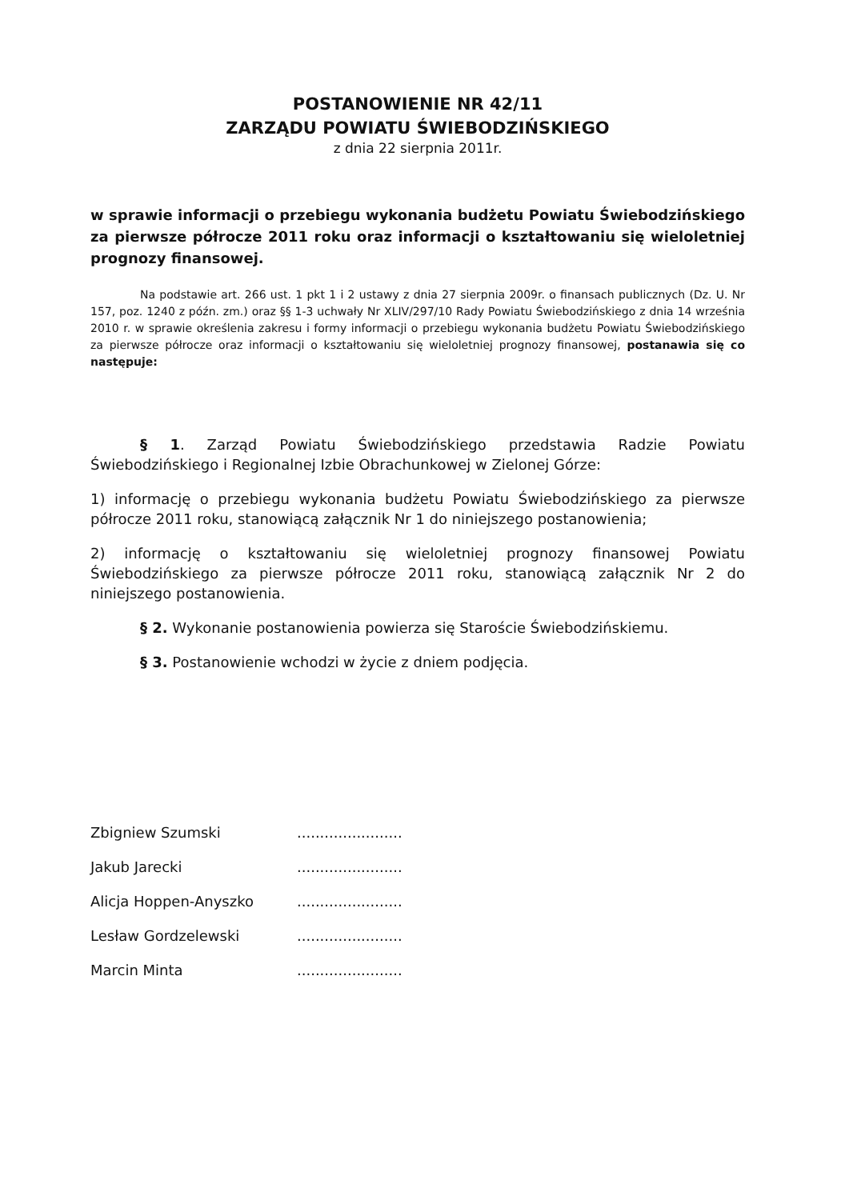POSTANOWIENIE NR 42/11
ZARZĄDU POWIATU ŚWIEBODZIŃSKIEGO
z dnia 22 sierpnia 2011r.
w sprawie informacji o przebiegu wykonania budżetu Powiatu Świebodzińskiego za pierwsze półrocze 2011 roku oraz informacji o kształtowaniu się wieloletniej prognozy finansowej.
Na podstawie art. 266 ust. 1 pkt 1 i 2 ustawy z dnia 27 sierpnia 2009r. o finansach publicznych (Dz. U. Nr 157, poz. 1240 z późn. zm.) oraz §§ 1-3 uchwały Nr XLIV/297/10 Rady Powiatu Świebodzińskiego z dnia 14 września 2010 r. w sprawie określenia zakresu i formy informacji o przebiegu wykonania budżetu Powiatu Świebodzińskiego za pierwsze półrocze oraz informacji o kształtowaniu się wieloletniej prognozy finansowej, postanawia się co następuje:
§ 1. Zarząd Powiatu Świebodzińskiego przedstawia Radzie Powiatu Świebodzińskiego i Regionalnej Izbie Obrachunkowej w Zielonej Górze:
1) informację o przebiegu wykonania budżetu Powiatu Świebodzińskiego za pierwsze półrocze 2011 roku, stanowiącą załącznik Nr 1 do niniejszego postanowienia;
2) informację o kształtowaniu się wieloletniej prognozy finansowej Powiatu Świebodzińskiego za pierwsze półrocze 2011 roku, stanowiącą załącznik Nr 2 do niniejszego postanowienia.
§ 2. Wykonanie postanowienia powierza się Staroście Świebodzińskiemu.
§ 3. Postanowienie wchodzi w życie z dniem podjęcia.
| Zbigniew Szumski | ....................... |
| Jakub Jarecki | ....................... |
| Alicja Hoppen-Anyszko | ....................... |
| Lesław Gordzelewski | ....................... |
| Marcin Minta | ....................... |